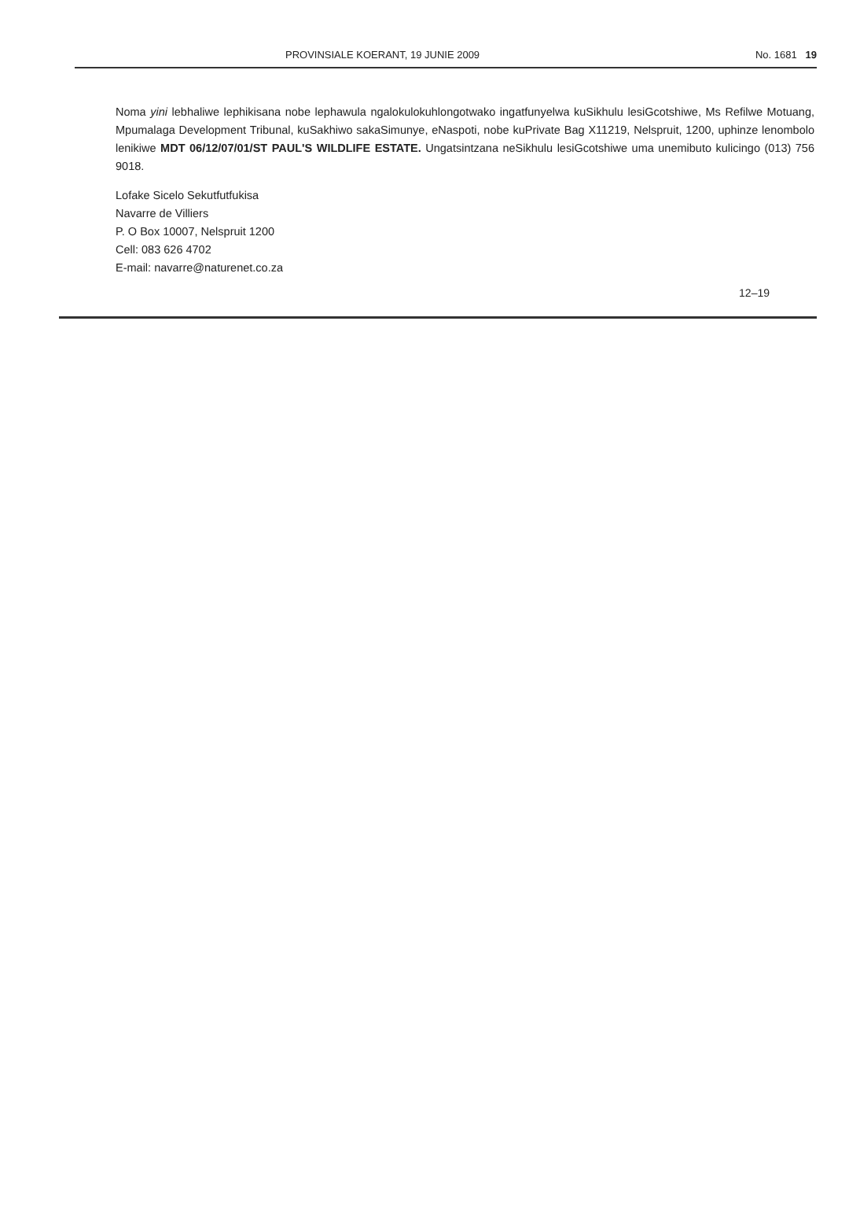PROVINSIALE KOERANT, 19 JUNIE 2009 No. 1681 19
Noma yini lebhaliwe lephikisana nobe lephawula ngalokulokuhlongotwako ingatfunyelwa kuSikhulu lesiGcotshiwe, Ms Refilwe Motuang, Mpumalaga Development Tribunal, kuSakhiwo sakaSimunye, eNaspoti, nobe kuPrivate Bag X11219, Nelspruit, 1200, uphinze lenombolo lenikiwe MDT 06/12/07/01/ST PAUL'S WILDLIFE ESTATE. Ungatsintzana neSikhulu lesiGcotshiwe uma unemibuto kulicingo (013) 756 9018.
Lofake Sicelo Sekutfutfukisa
Navarre de Villiers
P. O Box 10007, Nelspruit 1200
Cell: 083 626 4702
E-mail: navarre@naturenet.co.za
12–19